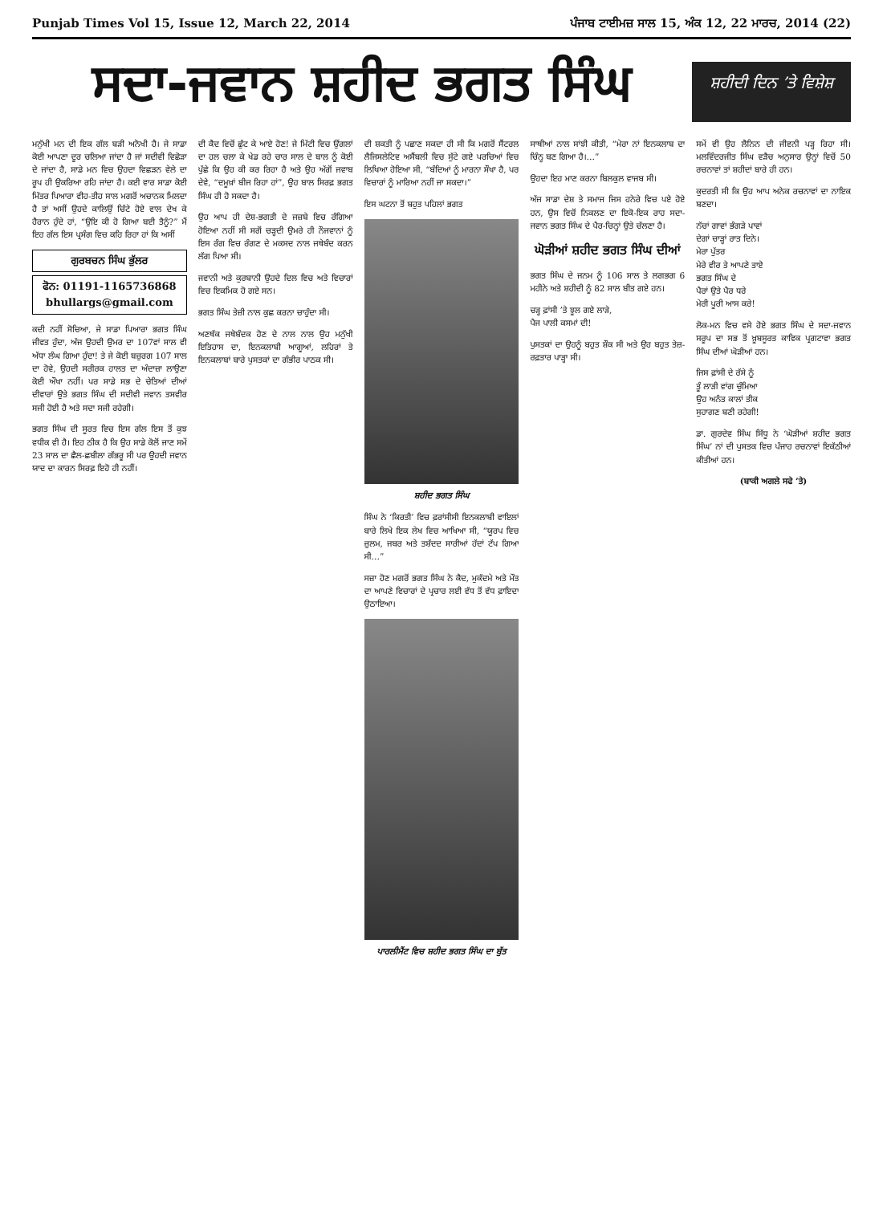Punjab Times Vol 15, Issue 12, March 22, 2014 ਪੰਜਾਬ ਟਾਈਮਜ਼ ਸਾਲ 15, ਅੰਕ 12, 22 ਮਾਰਚ, 2014 (22)
ਸਦਾ-ਜਵਾਨ ਸ਼ਹੀਦ ਭਗਤ ਸਿੰਘ
ਸ਼ਹੀਦੀ ਦਿਨ ’ਤੇ ਵਿਸ਼ੇਸ਼
ਮਨੁੱਖੀ ਮਨ ਦੀ ਇਕ ਗੱਲ ਬੜੀ ਅਨੋਖੀ ਹੈ। ਜੇ ਸਾਡਾ ਕੋਈ ਆਪਣਾ ਦੂਰ ਚਲਿਆ ਜਾਂਦਾ ਹੈ ਜਾਂ ਸਦੀਵੀ ਵਿਛੋੜਾ ਦੇ ਜਾਂਦਾ ਹੈ, ਸਾਡੇ ਮਨ ਵਿਚ ਉਹਦਾ ਵਿਛੜਨ ਵੇਲੇ ਦਾ ਰੂਪ ਹੀ ਉਕਰਿਆ ਰਹਿ ਜਾਂਦਾ ਹੈ। ਕਈ ਵਾਰ ਸਾਡਾ ਕੋਈ ਮਿੱਤਰ ਪਿਆਰਾ ਵੀਹ-ਤੀਹ ਸਾਲ ਮਗਰੋਂ ਅਚਾਨਕ ਮਿਲਦਾ ਹੈ ਤਾਂ ਅਸੀਂ ਉਹਦੇ ਕਾਲਿਉਂ ਚਿੱਟੇ ਹੋਏ ਵਾਲ ਦੇਖ ਕੇ ਹੈਰਾਨ ਹੁੰਦੇ ਹਾਂ, “ਉਇ ਕੀ ਹੋ ਗਿਆ ਬਈ ਤੈਨੂੰ?” ਮੈਂ ਇਹ ਗੱਲ ਇਸ ਪ੍ਰਸੰਗ ਵਿਚ ਕਹਿ ਰਿਹਾ ਹਾਂ ਕਿ ਅਸੀਂ
ਗੁਰਬਚਨ ਸਿੰਘ ਭੁੱਲਰ
ਫੋਨ: 01191-1165736868
bhullargs@gmail.com
ਕਦੀ ਨਹੀਂ ਸੋਚਿਆ, ਜੇ ਸਾਡਾ ਪਿਆਰਾ ਭਗਤ ਸਿੰਘ ਜੀਵਤ ਹੁੰਦਾ, ਅੱਜ ਉਹਦੀ ਉਮਰ ਦਾ 107ਵਾਂ ਸਾਲ ਵੀ ਅੱਧਾ ਲੰਘ ਗਿਆ ਹੁੰਦਾ! ਤੇ ਜੇ ਕੋਈ ਬਜ਼ੁਰਗ 107 ਸਾਲ ਦਾ ਹੋਵੇ, ਉਹਦੀ ਸਰੀਰਕ ਹਾਲਤ ਦਾ ਅੰਦਾਜ਼ਾ ਲਾਉਣਾ ਕੋਈ ਔਖਾ ਨਹੀਂ। ਪਰ ਸਾਡੇ ਸਭ ਦੇ ਚੇਤਿਆਂ ਦੀਆਂ ਦੀਵਾਰਾਂ ਉਤੇ ਭਗਤ ਸਿੰਘ ਦੀ ਸਦੀਵੀ ਜਵਾਨ ਤਸਵੀਰ ਸਜੀ ਹੋਈ ਹੈ ਅਤੇ ਸਦਾ ਸਜੀ ਰਹੇਗੀ।
ਭਗਤ ਸਿੰਘ ਦੀ ਸੂਰਤ ਵਿਚ ਇਸ ਗੱਲ ਇਸ ਤੋਂ ਕੁਝ ਵਧੀਕ ਵੀ ਹੈ। ਇਹ ਠੀਕ ਹੈ ਕਿ ਉਹ ਸਾਡੇ ਕੋਲੋਂ ਜਾਣ ਸਮੇਂ 23 ਸਾਲ ਦਾ ਛੈਲ-ਛਬੀਲਾ ਗੱਭਰੂ ਸੀ ਪਰ ਉਹਦੀ ਜਵਾਨ ਯਾਦ ਦਾ ਕਾਰਨ ਸਿਰਫ਼ ਇਹੋ ਹੀ ਨਹੀਂ।
ਦੀ ਕੈਦ ਵਿਚੋਂ ਛੁੱਟ ਕੇ ਆਏ ਹੋਣ! ਜੇ ਮਿੱਟੀ ਵਿਚ ਉਂਗਲਾਂ ਦਾ ਹਲ ਚਲਾ ਕੇ ਖੇਡ ਰਹੇ ਚਾਰ ਸਾਲ ਦੇ ਬਾਲ ਨੂੰ ਕੋਈ ਪੁੱਛੇ ਕਿ ਉਹ ਕੀ ਕਰ ਰਿਹਾ ਹੈ ਅਤੇ ਉਹ ਅੱਗੋਂ ਜਵਾਬ ਦੇਵੇ, “ਦਮੂਖ਼ਾਂ ਬੀਜ ਰਿਹਾ ਹਾਂ”, ਉਹ ਬਾਲ ਸਿਰਫ਼ ਭਗਤ ਸਿੰਘ ਹੀ ਹੋ ਸਕਦਾ ਹੈ।
ਉਹ ਆਪ ਹੀ ਦੇਸ਼-ਭਗਤੀ ਦੇ ਜਜ਼ਬੇ ਵਿਚ ਰੰਗਿਆ ਹੋਇਆ ਨਹੀਂ ਸੀ ਸਗੋਂ ਚੜ੍ਹਦੀ ਉਮਰੇ ਹੀ ਨੌਜਵਾਨਾਂ ਨੂੰ ਇਸ ਰੰਗ ਵਿਚ ਰੰਗਣ ਦੇ ਮਕਸਦ ਨਾਲ ਜਥੇਬੰਦ ਕਰਨ ਲੱਗ ਪਿਆ ਸੀ।
ਜਵਾਨੀ ਅਤੇ ਕੁਰਬਾਨੀ ਉਹਦੇ ਦਿਲ ਵਿਚ ਅਤੇ ਵਿਚਾਰਾਂ ਵਿਚ ਇਕਮਿਕ ਹੋ ਗਏ ਸਨ।
ਭਗਤ ਸਿੰਘ ਤੇਜ਼ੀ ਨਾਲ ਕੁਛ ਕਰਨਾ ਚਾਹੁੰਦਾ ਸੀ।
ਅਣਥੱਕ ਜਥੇਬੰਦਕ ਹੋਣ ਦੇ ਨਾਲ ਨਾਲ ਉਹ ਮਨੁੱਖੀ ਇਤਿਹਾਸ ਦਾ, ਇਨਕਲਾਬੀ ਆਗੂਆਂ, ਲਹਿਰਾਂ ਤੇ ਇਨਕਲਾਬਾਂ ਬਾਰੇ ਪੁਸਤਕਾਂ ਦਾ ਗੰਭੀਰ ਪਾਠਕ ਸੀ।
ਦੀ ਸ਼ਕਤੀ ਨੂੰ ਪਛਾਣ ਸਕਦਾ ਹੀ ਸੀ ਕਿ ਮਗਰੋਂ ਸੈਂਟਰਲ ਲੈਜਿਸਲੇਟਿਵ ਅਸੈਂਬਲੀ ਵਿਚ ਸੁੱਟੇ ਗਏ ਪਰਚਿਆਂ ਵਿਚ ਲਿਖਿਆ ਹੋਇਆ ਸੀ, “ਬੰਦਿਆਂ ਨੂੰ ਮਾਰਨਾ ਸੌਖਾ ਹੈ, ਪਰ ਵਿਚਾਰਾਂ ਨੂੰ ਮਾਰਿਆ ਨਹੀਂ ਜਾ ਸਕਦਾ।”
ਇਸ ਘਟਨਾ ਤੋਂ ਬਹੁਤ ਪਹਿਲਾਂ ਭਗਤ
ਸ਼ਹੀਦ ਭਗਤ ਸਿੰਘ
ਸਿੰਘ ਨੇ ‘ਕਿਰਤੀ’ ਵਿਚ ਫ਼ਰਾਂਸੀਸੀ ਇਨਕਲਾਬੀ ਵਾਇਲਾਂ ਬਾਰੇ ਲਿਖੇ ਇਕ ਲੇਖ ਵਿਚ ਆਖਿਆ ਸੀ, “ਯੂਰਪ ਵਿਚ ਜ਼ੁਲਮ, ਜਬਰ ਅਤੇ ਤਸ਼ੱਦਦ ਸਾਰੀਆਂ ਹੱਦਾਂ ਟੱਪ ਗਿਆ ਸੀ…”
ਸਜ਼ਾ ਹੋਣ ਮਗਰੋਂ ਭਗਤ ਸਿੰਘ ਨੇ ਕੈਦ, ਮੁਕੱਦਮੇ ਅਤੇ ਮੌਤ ਦਾ ਆਪਣੇ ਵਿਚਾਰਾਂ ਦੇ ਪ੍ਰਚਾਰ ਲਈ ਵੱਧ ਤੋਂ ਵੱਧ ਫ਼ਾਇਦਾ ਉਠਾਇਆ।
ਪਾਰਲੀਮੈਂਟ ਵਿਚ ਸ਼ਹੀਦ ਭਗਤ ਸਿੰਘ ਦਾ ਬੁੱਤ
ਸਾਥੀਆਂ ਨਾਲ ਸਾਂਝੀ ਕੀਤੀ, “ਮੇਰਾ ਨਾਂ ਇਨਕਲਾਬ ਦਾ ਚਿੰਨ੍ਹ ਬਣ ਗਿਆ ਹੈ।…”
ਉਹਦਾ ਇਹ ਮਾਣ ਕਰਨਾ ਬਿਲਕੁਲ ਵਾਜਬ ਸੀ।
ਅੱਜ ਸਾਡਾ ਦੇਸ਼ ਤੇ ਸਮਾਜ ਜਿਸ ਹਨੇਰੇ ਵਿਚ ਪਏ ਹੋਏ ਹਨ, ਉਸ ਵਿਚੋਂ ਨਿਕਲਣ ਦਾ ਇਕੋ-ਇਕ ਰਾਹ ਸਦਾ-ਜਵਾਨ ਭਗਤ ਸਿੰਘ ਦੇ ਪੈਰ-ਚਿਨ੍ਹਾਂ ਉਤੇ ਚੱਲਣਾ ਹੈ।
ਘੋੜੀਆਂ ਸ਼ਹੀਦ ਭਗਤ ਸਿੰਘ ਦੀਆਂ
ਭਗਤ ਸਿੰਘ ਦੇ ਜਨਮ ਨੂੰ 106 ਸਾਲ ਤੇ ਲਗਭਗ 6 ਮਹੀਨੇ ਅਤੇ ਸ਼ਹੀਦੀ ਨੂੰ 82 ਸਾਲ ਬੀਤ ਗਏ ਹਨ।
ਚੜ੍ਹ ਫ਼ਾਂਸੀ ’ਤੇ ਝੂਲ ਗਏ ਲਾੜੇ,
ਪੈਜ ਪਾਲੀ ਕਸਮਾਂ ਦੀ!
ਪੁਸਤਕਾਂ ਦਾ ਉਹਨੂੰ ਬਹੁਤ ਸ਼ੌਕ ਸੀ ਅਤੇ ਉਹ ਬਹੁਤ ਤੇਜ਼-ਰਫ਼ਤਾਰ ਪਾੜ੍ਹਾ ਸੀ।
ਸਮੇਂ ਵੀ ਉਹ ਲੈਨਿਨ ਦੀ ਜੀਵਨੀ ਪੜ੍ਹ ਰਿਹਾ ਸੀ। ਮਲਵਿੰਦਰਜੀਤ ਸਿੰਘ ਵੜੈਚ ਅਨੁਸਾਰ ਉਨ੍ਹਾਂ ਵਿਚੋਂ 50 ਰਚਨਾਵਾਂ ਤਾਂ ਸ਼ਹੀਦਾਂ ਬਾਰੇ ਹੀ ਹਨ।
ਕੁਦਰਤੀ ਸੀ ਕਿ ਉਹ ਆਪ ਅਨੇਕ ਰਚਨਾਵਾਂ ਦਾ ਨਾਇਕ ਬਣਦਾ।
ਨੱਚਾਂ ਗਾਵਾਂ ਭੰਗੜੇ ਪਾਵਾਂ
ਦੇਗਾਂ ਚਾੜ੍ਹਾਂ ਰਾਤ ਦਿਨੇ।
ਮੇਰਾ ਪੁੱਤਰ
ਮੇਰੇ ਵੀਰ ਤੇ ਆਪਣੇ ਤਾਏ
ਭਗਤ ਸਿੰਘ ਦੇ
ਪੈਰਾਂ ਉਤੇ ਪੈਰ ਧਰੇ
ਮੇਰੀ ਪੂਰੀ ਆਸ ਕਰੇ!
ਲੋਕ-ਮਨ ਵਿਚ ਵਸੇ ਹੋਏ ਭਗਤ ਸਿੰਘ ਦੇ ਸਦਾ-ਜਵਾਨ ਸਰੂਪ ਦਾ ਸਭ ਤੋਂ ਖ਼ੂਬਸੂਰਤ ਕਾਵਿਕ ਪ੍ਰਗਟਾਵਾ ਭਗਤ ਸਿੰਘ ਦੀਆਂ ਘੋੜੀਆਂ ਹਨ।
ਜਿਸ ਫ਼ਾਂਸੀ ਦੇ ਰੱਸੇ ਨੂੰ
ਤੂੰ ਲਾੜੀ ਵਾਂਗ ਚੁੰਮਿਆ
ਉਹ ਅਨੰਤ ਕਾਲਾਂ ਤੀਕ
ਸੁਹਾਗਣ ਬਣੀ ਰਹੇਗੀ!
ਡਾ. ਗੁਰਦੇਵ ਸਿੰਘ ਸਿੱਧੂ ਨੇ ‘ਘੋੜੀਆਂ ਸ਼ਹੀਦ ਭਗਤ ਸਿੰਘ’ ਨਾਂ ਦੀ ਪੁਸਤਕ ਵਿਚ ਪੰਜਾਹ ਰਚਨਾਵਾਂ ਇਕੱਠੀਆਂ ਕੀਤੀਆਂ ਹਨ।
(ਬਾਕੀ ਅਗਲੇ ਸਫੇ ’ਤੇ)